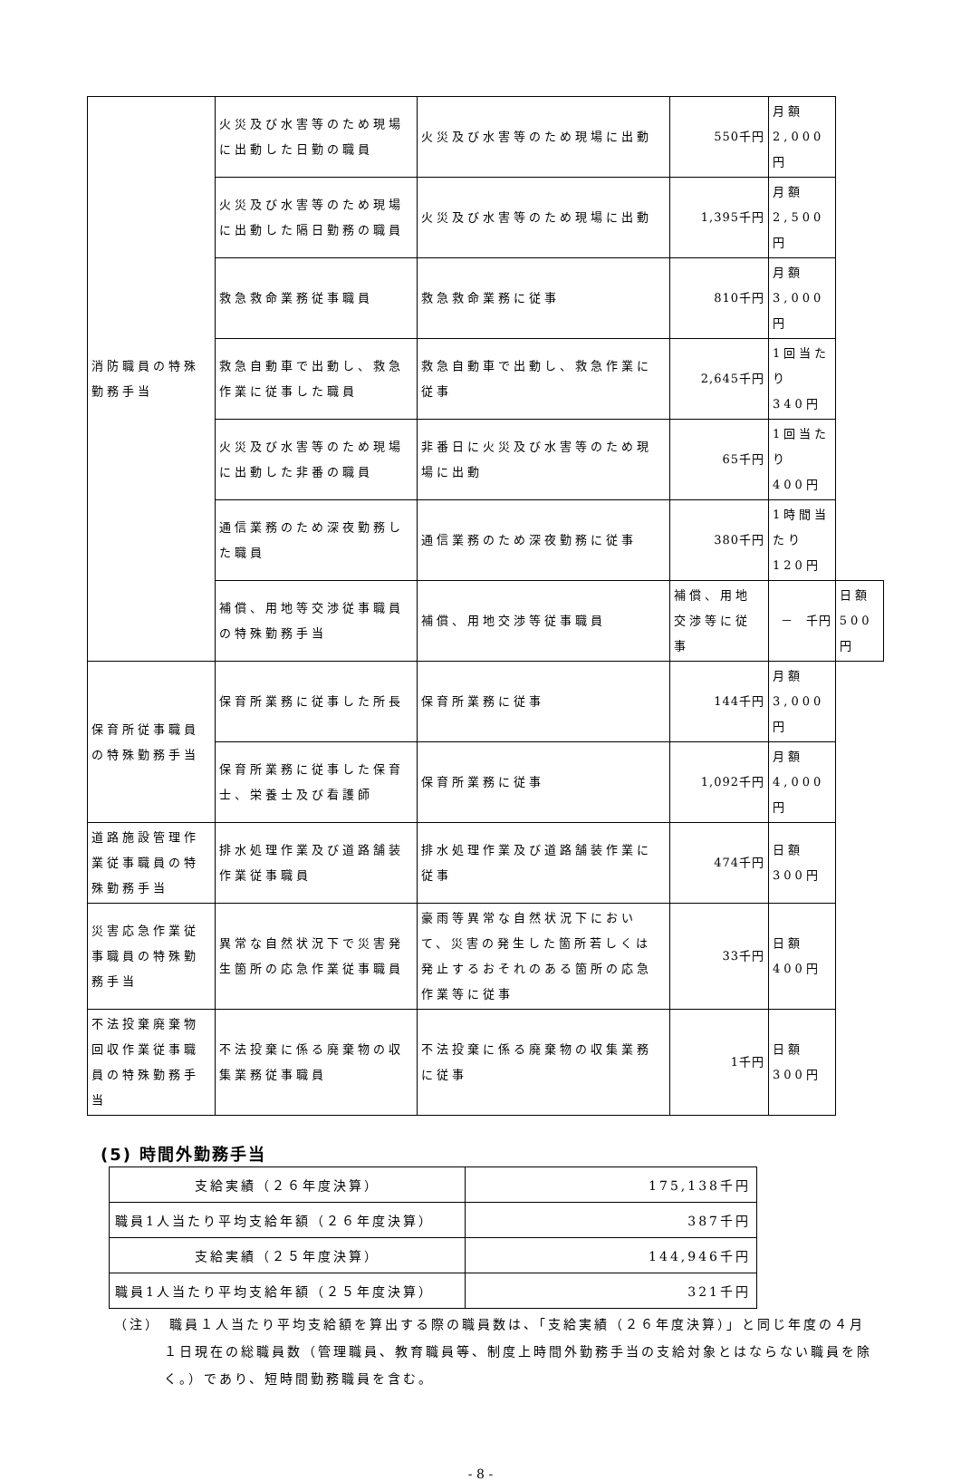| 消防職員の特殊勤務手当 | 火災及び水害等のため現場に出動した日勤の職員 | 火災及び水害等のため現場に出動 | 550千円 | 月額2,000円 | |
| | 火災及び水害等のため現場に出動した隔日勤務の職員 | 火災及び水害等のため現場に出動 | 1,395千円 | 月額2,500円 | |
| | 救急救命業務従事職員 | 救急救命業務に従事 | 810千円 | 月額3,000円 | |
| | 救急自動車で出動し、救急作業に従事した職員 | 救急自動車で出動し、救急作業に従事 | 2,645千円 | 1回当たり 340円 | |
| | 火災及び水害等のため現場に出動した非番の職員 | 非番日に火災及び水害等のため現場に出動 | 65千円 | 1回当たり 400円 | |
| | 通信業務のため深夜勤務した職員 | 通信業務のため深夜勤務に従事 | 380千円 | 1時間当たり 120円 | |
| | 補償、用地等交渉従事職員の特殊勤務手当 | 補償、用地交渉等従事職員 | 補償、用地交渉等に従事 | － 千円 | 日額500円 |
| 保育所従事職員の特殊勤務手当 | 保育所業務に従事した所長 | 保育所業務に従事 | 144千円 | 月額3,000円 | |
| | 保育所業務に従事した保育士、栄養士及び看護師 | 保育所業務に従事 | 1,092千円 | 月額4,000円 | |
| 道路施設管理作業従事職員の特殊勤務手当 | 排水処理作業及び道路舗装作業従事職員 | 排水処理作業及び道路舗装作業に従事 | 474千円 | 日額300円 | |
| 災害応急作業従事職員の特殊勤務手当 | 異常な自然状況下で災害発生箇所の応急作業従事職員 | 豪雨等異常な自然状況下において、災害の発生した箇所若しくは発止するおそれのある箇所の応急作業等に従事 | 33千円 | 日額400円 | |
| 不法投棄廃棄物回収作業従事職員の特殊勤務手当 | 不法投棄に係る廃棄物の収集業務従事職員 | 不法投棄に係る廃棄物の収集業務に従事 | 1千円 | 日額300円 | |
(5) 時間外勤務手当
| 支給実績（２６年度決算） | 175,138千円 |
| 職員1人当たり平均支給年額（２６年度決算） | 387千円 |
| 支給実績（２５年度決算） | 144,946千円 |
| 職員1人当たり平均支給年額（２５年度決算） | 321千円 |
（注）　職員１人当たり平均支給額を算出する際の職員数は、「支給実績（２６年度決算）」と同じ年度の４月１日現在の総職員数（管理職員、教育職員等、制度上時間外勤務手当の支給対象とはならない職員を除く。）であり、短時間勤務職員を含む。
- 8 -